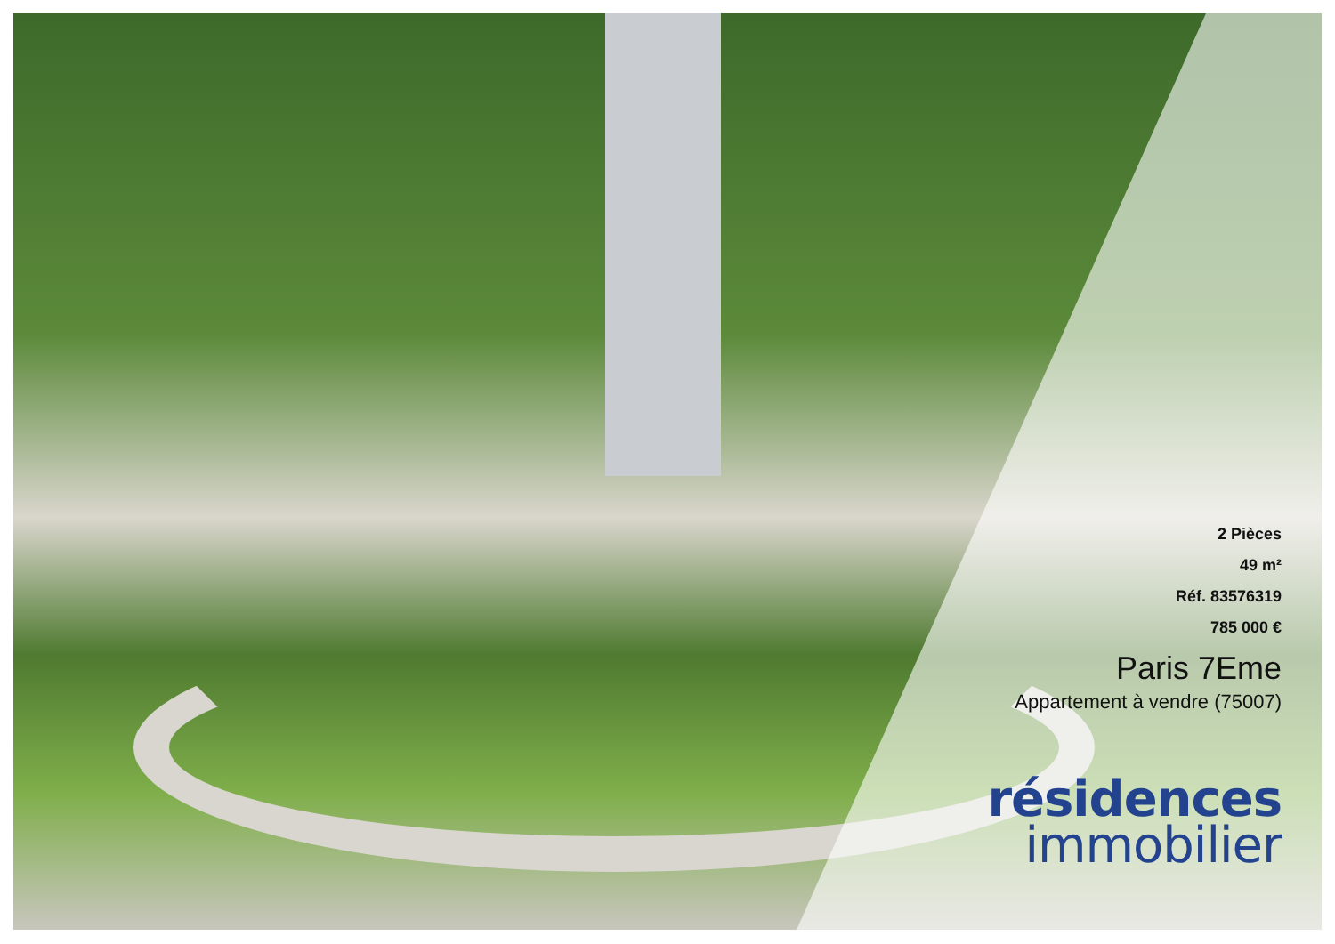2 Pièces
49 m²
Réf. 83576319
785 000 €
Paris 7Eme
Appartement à vendre (75007)
résidences
immobilier